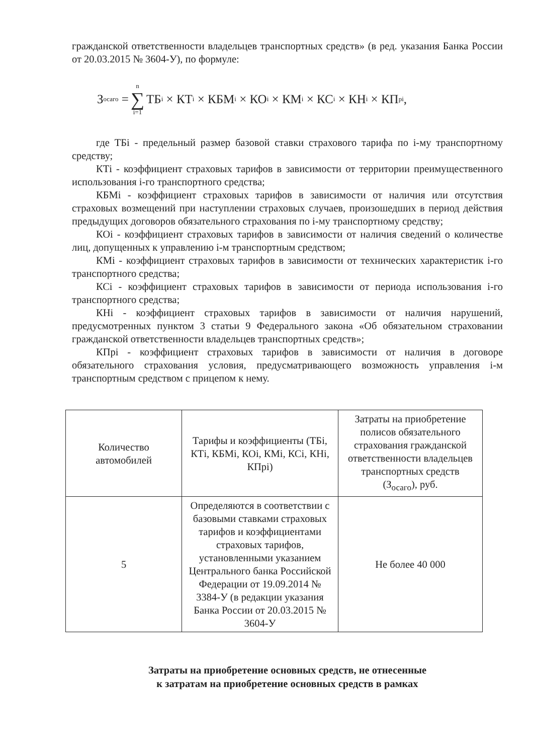гражданской ответственности владельцев транспортных средств» (в ред. указания Банка России от 20.03.2015 № 3604-У), по формуле:
З<sub>осаго</sub> = n ∑ i=1 ТБ<sub>i</sub> × КТ<sub>i</sub> × КБМ<sub>i</sub> × КО<sub>i</sub> × КМ<sub>i</sub> × КС<sub>i</sub> × КН<sub>i</sub> × КП<sub>pi</sub>,
где ТБi - предельный размер базовой ставки страхового тарифа по i-му транспортному средству;
КТi - коэффициент страховых тарифов в зависимости от территории преимущественного использования i-го транспортного средства;
КБМi - коэффициент страховых тарифов в зависимости от наличия или отсутствия страховых возмещений при наступлении страховых случаев, произошедших в период действия предыдущих договоров обязательного страхования по i-му транспортному средству;
КОi - коэффициент страховых тарифов в зависимости от наличия сведений о количестве лиц, допущенных к управлению i-м транспортным средством;
КМi - коэффициент страховых тарифов в зависимости от технических характеристик i-го транспортного средства;
КСi - коэффициент страховых тарифов в зависимости от периода использования i-го транспортного средства;
КНi - коэффициент страховых тарифов в зависимости от наличия нарушений, предусмотренных пунктом 3 статьи 9 Федерального закона «Об обязательном страховании гражданской ответственности владельцев транспортных средств»;
КПрi - коэффициент страховых тарифов в зависимости от наличия в договоре обязательного страхования условия, предусматривающего возможность управления i-м транспортным средством с прицепом к нему.
| Количество автомобилей | Тарифы и коэффициенты (ТБi, КТi, КБМi, КОi, КМi, КСi, КНi, КПрi) | Затраты на приобретение полисов обязательного страхования гражданской ответственности владельцев транспортных средств (З<sub>осаго</sub>), руб. |
| 5 | Определяются в соответствии с базовыми ставками страховых тарифов и коэффициентами страховых тарифов, установленными указанием Центрального банка Российской Федерации от 19.09.2014 № 3384-У (в редакции указания Банка России от 20.03.2015 № 3604-У | Не более 40 000 |
Затраты на приобретение основных средств, не отнесенные
к затратам на приобретение основных средств в рамках